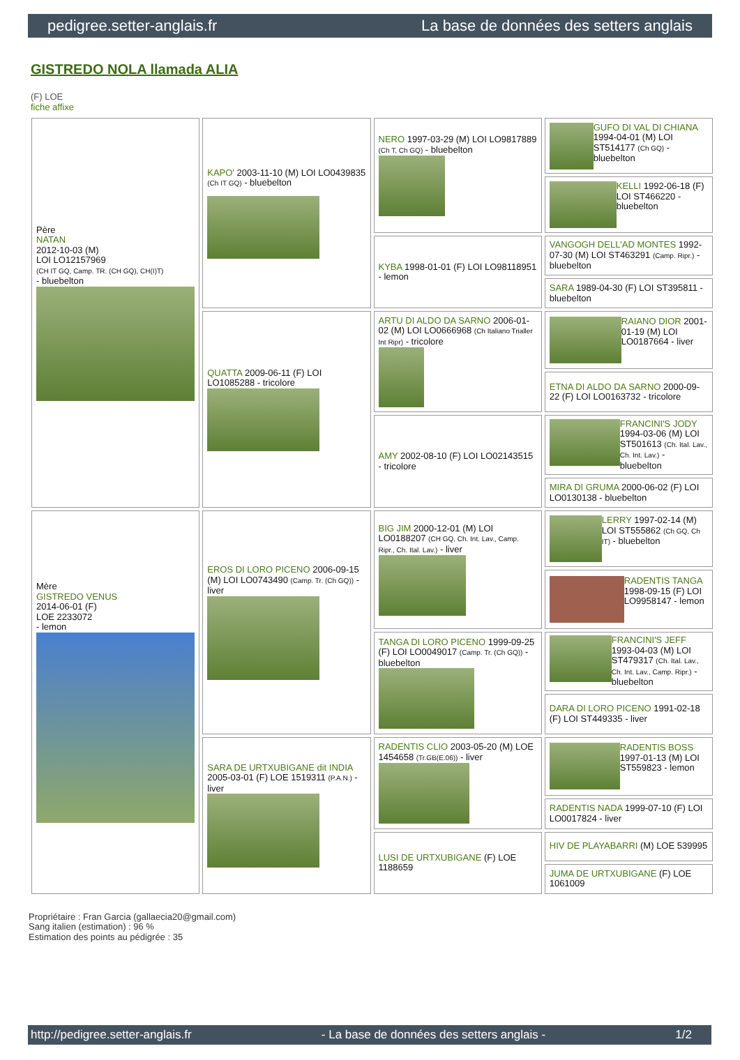pedigree.setter-anglais.fr La base de données des setters anglais
GISTREDO NOLA llamada ALIA
(F) LOE
fiche affixe
| Père NATAN 2012-10-03 (M) LOI LO12157969 (CH IT GQ, Camp. TR. (CH GQ), CH(I)T) - bluebelton | KAPO' 2003-11-10 (M) LOI LO0439835 (Ch IT GQ) - bluebelton | NERO 1997-03-29 (M) LOI LO9817889 (Ch T, Ch GQ) - bluebelton | GUFO DI VAL DI CHIANA 1994-04-01 (M) LOI ST514177 (Ch GQ) - bluebelton |
| | | | KELLI 1992-06-18 (F) LOI ST466220 - bluebelton |
| | | KYBA 1998-01-01 (F) LOI LO98118951 - lemon | VANGOGH DELL'AD MONTES 1992-07-30 (M) LOI ST463291 (Camp. Ripr.) - bluebelton |
| | | | SARA 1989-04-30 (F) LOI ST395811 - bluebelton |
| | QUATTA 2009-06-11 (F) LOI LO1085288 - tricolore | ARTU DI ALDO DA SARNO 2006-01-02 (M) LOI LO0666968 (Ch Italiano Trialler Int Ripr) - tricolore | RAIANO DIOR 2001-01-19 (M) LOI LO0187664 - liver |
| | | | ETNA DI ALDO DA SARNO 2000-09-22 (F) LOI LO0163732 - tricolore |
| | | AMY 2002-08-10 (F) LOI LO02143515 - tricolore | FRANCINI'S JODY 1994-03-06 (M) LOI ST501613 (Ch. Ital. Lav., Ch. Int. Lav.) - bluebelton |
| | | | MIRA DI GRUMA 2000-06-02 (F) LOI LO0130138 - bluebelton |
| Mère GISTREDO VENUS 2014-06-01 (F) LOE 2233072 - lemon | EROS DI LORO PICENO 2006-09-15 (M) LOI LO0743490 (Camp. Tr. (Ch GQ)) - liver | BIG JIM 2000-12-01 (M) LOI LO0188207 (CH GQ, Ch. Int. Lav., Camp. Ripr., Ch. Ital. Lav.) - liver | LERRY 1997-02-14 (M) LOI ST555862 (Ch GQ, Ch IT) - bluebelton |
| | | | RADENTIS TANGA 1998-09-15 (F) LOI LO9958147 - lemon |
| | | TANGA DI LORO PICENO 1999-09-25 (F) LOI LO0049017 (Camp. Tr. (Ch GQ)) - bluebelton | FRANCINI'S JEFF 1993-04-03 (M) LOI ST479317 (Ch. Ital. Lav., Ch. Int. Lav., Camp. Ripr.) - bluebelton |
| | | | DARA DI LORO PICENO 1991-02-18 (F) LOI ST449335 - liver |
| | SARA DE URTXUBIGANE dit INDIA 2005-03-01 (F) LOE 1519311 (P.A.N.) - liver | RADENTIS CLIO 2003-05-20 (M) LOE 1454658 (Tr.GB(E.06)) - liver | RADENTIS BOSS 1997-01-13 (M) LOI ST559823 - lemon |
| | | | RADENTIS NADA 1999-07-10 (F) LOI LO0017824 - liver |
| | | LUSI DE URTXUBIGANE (F) LOE 1188659 | HIV DE PLAYABARRI (M) LOE 539995 |
| | | | JUMA DE URTXUBIGANE (F) LOE 1061009 |
Propriétaire : Fran Garcia (gallaecia20@gmail.com)
Sang italien (estimation) : 96 %
Estimation des points au pédigrée : 35
http://pedigree.setter-anglais.fr - La base de données des setters anglais - 1/2